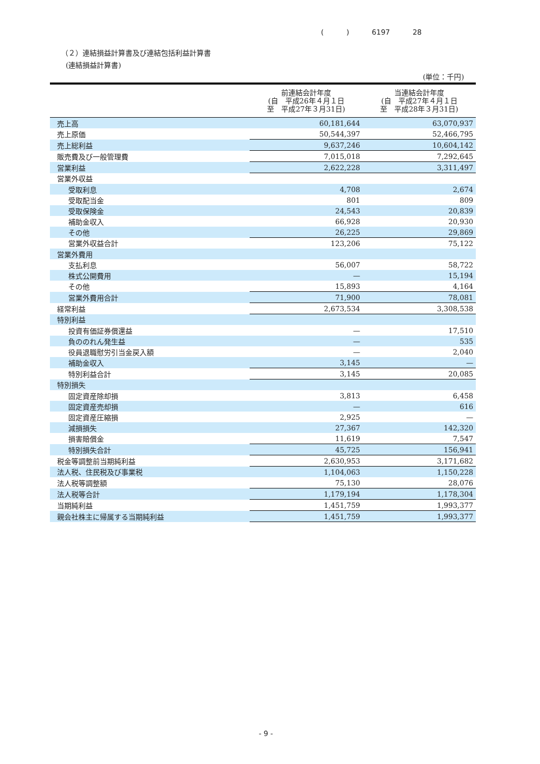( ) 6197 28
（２）連結損益計算書及び連結包括利益計算書
(連結損益計算書)
(単位：千円)
| | 前連結会計年度 (自 平成26年４月１日 至 平成27年３月31日) | 当連結会計年度 (自 平成27年４月１日 至 平成28年３月31日) |
| --- | --- | --- |
| 売上高 | 60,181,644 | 63,070,937 |
| 売上原価 | 50,544,397 | 52,466,795 |
| 売上総利益 | 9,637,246 | 10,604,142 |
| 販売費及び一般管理費 | 7,015,018 | 7,292,645 |
| 営業利益 | 2,622,228 | 3,311,497 |
| 営業外収益 | | |
| 受取利息 | 4,708 | 2,674 |
| 受取配当金 | 801 | 809 |
| 受取保険金 | 24,543 | 20,839 |
| 補助金収入 | 66,928 | 20,930 |
| その他 | 26,225 | 29,869 |
| 営業外収益合計 | 123,206 | 75,122 |
| 営業外費用 | | |
| 支払利息 | 56,007 | 58,722 |
| 株式公開費用 | — | 15,194 |
| その他 | 15,893 | 4,164 |
| 営業外費用合計 | 71,900 | 78,081 |
| 経常利益 | 2,673,534 | 3,308,538 |
| 特別利益 | | |
| 投資有価証券償還益 | — | 17,510 |
| 負ののれん発生益 | — | 535 |
| 役員退職慰労引当金戻入額 | — | 2,040 |
| 補助金収入 | 3,145 | — |
| 特別利益合計 | 3,145 | 20,085 |
| 特別損失 | | |
| 固定資産除却損 | 3,813 | 6,458 |
| 固定資産売却損 | — | 616 |
| 固定資産圧縮損 | 2,925 | — |
| 減損損失 | 27,367 | 142,320 |
| 損害賠償金 | 11,619 | 7,547 |
| 特別損失合計 | 45,725 | 156,941 |
| 税金等調整前当期純利益 | 2,630,953 | 3,171,682 |
| 法人税、住民税及び事業税 | 1,104,063 | 1,150,228 |
| 法人税等調整額 | 75,130 | 28,076 |
| 法人税等合計 | 1,179,194 | 1,178,304 |
| 当期純利益 | 1,451,759 | 1,993,377 |
| 親会社株主に帰属する当期純利益 | 1,451,759 | 1,993,377 |
- 9 -